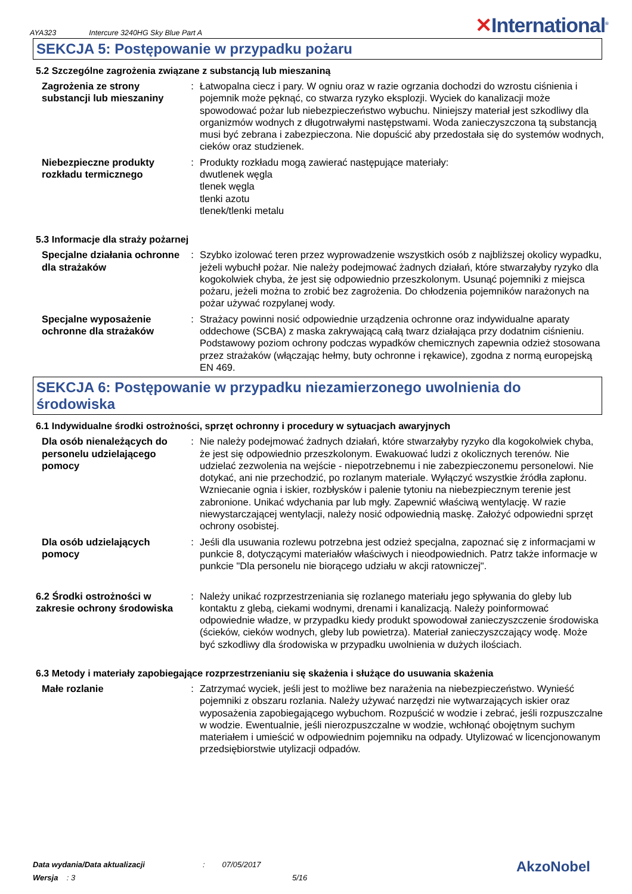AYA323 Intercure 3240HG Sky Blue Part A ✕International<sup>®</sup>
SEKCJA 5: Postępowanie w przypadku pożaru
5.2 Szczególne zagrożenia związane z substancją lub mieszaniną
Zagrożenia ze strony substancji lub mieszaniny
: Łatwopalna ciecz i pary. W ogniu oraz w razie ogrzania dochodzi do wzrostu ciśnienia i pojemnik może pęknąć, co stwarza ryzyko eksplozji. Wyciek do kanalizacji może spowodować pożar lub niebezpieczeństwo wybuchu. Niniejszy materiał jest szkodliwy dla organizmów wodnych z długotrwałymi następstwami. Woda zanieczyszczona tą substancją musi być zebrana i zabezpieczona. Nie dopuścić aby przedostała się do systemów wodnych, cieków oraz studzienek.
Niebezpieczne produkty rozkładu termicznego
: Produkty rozkładu mogą zawierać następujące materiały:
dwutlenek węgla
tlenek węgla
tlenki azotu
tlenek/tlenki metalu
5.3 Informacje dla straży pożarnej
Specjalne działania ochronne dla strażaków
: Szybko izolować teren przez wyprowadzenie wszystkich osób z najbliższej okolicy wypadku, jeżeli wybuchł pożar. Nie należy podejmować żadnych działań, które stwarzałyby ryzyko dla kogokolwiek chyba, że jest się odpowiednio przeszkolonym. Usunąć pojemniki z miejsca pożaru, jeżeli można to zrobić bez zagrożenia. Do chłodzenia pojemników narażonych na pożar używać rozpylanej wody.
Specjalne wyposażenie ochronne dla strażaków
: Strażacy powinni nosić odpowiednie urządzenia ochronne oraz indywidualne aparaty oddechowe (SCBA) z maska zakrywającą całą twarz działająca przy dodatnim ciśnieniu. Podstawowy poziom ochrony podczas wypadków chemicznych zapewnia odzież stosowana przez strażaków (włączając hełmy, buty ochronne i rękawice), zgodna z normą europejską EN 469.
SEKCJA 6: Postępowanie w przypadku niezamierzonego uwolnienia do środowiska
6.1 Indywidualne środki ostrożności, sprzęt ochronny i procedury w sytuacjach awaryjnych
Dla osób nienależących do personelu udzielającego pomocy
: Nie należy podejmować żadnych działań, które stwarzałyby ryzyko dla kogokolwiek chyba, że jest się odpowiednio przeszkolonym. Ewakuować ludzi z okolicznych terenów. Nie udzielać zezwolenia na wejście - niepotrzebnemu i nie zabezpieczonemu personelowi. Nie dotykać, ani nie przechodzić, po rozlanym materiale. Wyłączyć wszystkie źródła zapłonu. Wzniecanie ognia i iskier, rozbłysków i palenie tytoniu na niebezpiecznym terenie jest zabronione. Unikać wdychania par lub mgły. Zapewnić właściwą wentylację. W razie niewystarczającej wentylacji, należy nosić odpowiednią maskę. Założyć odpowiedni sprzęt ochrony osobistej.
Dla osób udzielających pomocy
: Jeśli dla usuwania rozlewu potrzebna jest odzież specjalna, zapoznać się z informacjami w punkcie 8, dotyczącymi materiałów właściwych i nieodpowiednich. Patrz także informacje w punkcie "Dla personelu nie biorącego udziału w akcji ratowniczej".
6.2 Środki ostrożności w zakresie ochrony środowiska
: Należy unikać rozprzestrzeniania się rozlanego materiału jego spływania do gleby lub kontaktu z glebą, ciekami wodnymi, drenami i kanalizacją. Należy poinformować odpowiednie władze, w przypadku kiedy produkt spowodował zanieczyszczenie środowiska (ścieków, cieków wodnych, gleby lub powietrza). Materiał zanieczyszczający wodę. Może być szkodliwy dla środowiska w przypadku uwolnienia w dużych ilościach.
6.3 Metody i materiały zapobiegające rozprzestrzenianiu się skażenia i służące do usuwania skażenia
Małe rozlanie : Zatrzymać wyciek, jeśli jest to możliwe bez narażenia na niebezpieczeństwo. Wynieść pojemniki z obszaru rozlania. Należy używać narzędzi nie wytwarzających iskier oraz wyposażenia zapobiegającego wybuchom. Rozpuścić w wodzie i zebrać, jeśli rozpuszczalne w wodzie. Ewentualnie, jeśli nierozpuszczalne w wodzie, wchłonąć obojętnym suchym materiałem i umieścić w odpowiednim pojemniku na odpady. Utylizować w licencjonowanym przedsiębiorstwie utylizacji odpadów.
Data wydania/Data aktualizacji
Wersja : 3
: 07/05/2017
5/16
AkzoNobel